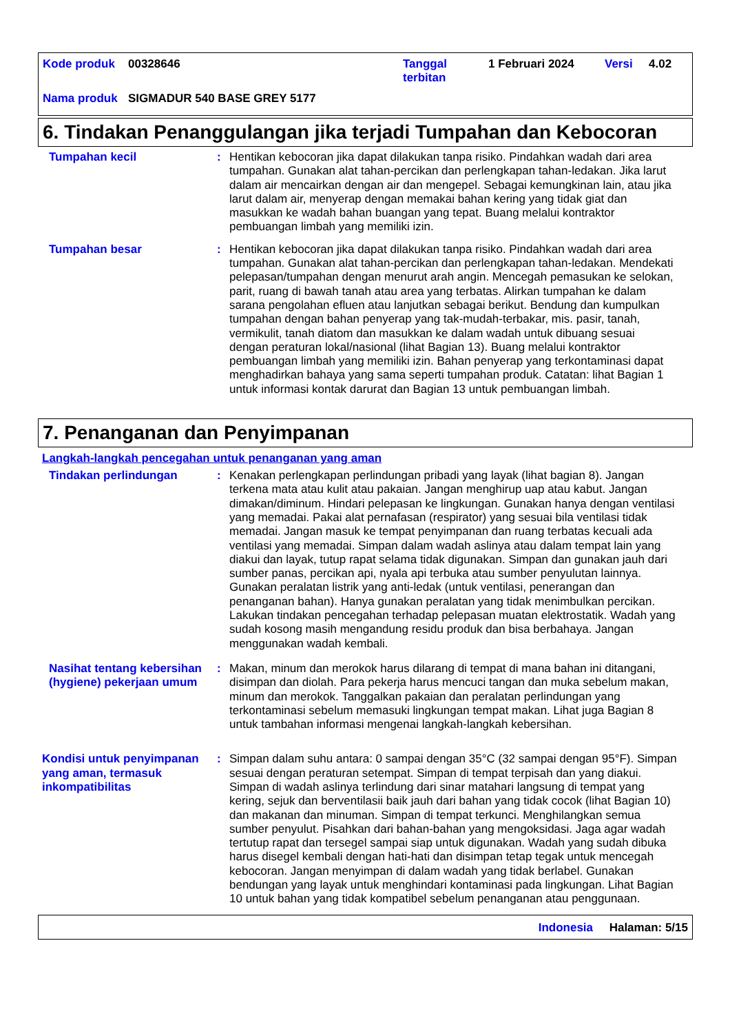| Kode produk | 00328646 | Tanggal terbitan | 1 Februari 2024 | Versi | 4.02 |
| Nama produk | SIGMADUR 540 BASE GREY 5177 | | | | |
6. Tindakan Penanggulangan jika terjadi Tumpahan dan Kebocoran
Tumpahan kecil : Hentikan kebocoran jika dapat dilakukan tanpa risiko. Pindahkan wadah dari area tumpahan. Gunakan alat tahan-percikan dan perlengkapan tahan-ledakan. Jika larut dalam air mencairkan dengan air dan mengepel. Sebagai kemungkinan lain, atau jika larut dalam air, menyerap dengan memakai bahan kering yang tidak giat dan masukkan ke wadah bahan buangan yang tepat. Buang melalui kontraktor pembuangan limbah yang memiliki izin.
Tumpahan besar : Hentikan kebocoran jika dapat dilakukan tanpa risiko. Pindahkan wadah dari area tumpahan. Gunakan alat tahan-percikan dan perlengkapan tahan-ledakan. Mendekati pelepasan/tumpahan dengan menurut arah angin. Mencegah pemasukan ke selokan, parit, ruang di bawah tanah atau area yang terbatas. Alirkan tumpahan ke dalam sarana pengolahan efluen atau lanjutkan sebagai berikut. Bendung dan kumpulkan tumpahan dengan bahan penyerap yang tak-mudah-terbakar, mis. pasir, tanah, vermikulit, tanah diatom dan masukkan ke dalam wadah untuk dibuang sesuai dengan peraturan lokal/nasional (lihat Bagian 13). Buang melalui kontraktor pembuangan limbah yang memiliki izin. Bahan penyerap yang terkontaminasi dapat menghadirkan bahaya yang sama seperti tumpahan produk. Catatan: lihat Bagian 1 untuk informasi kontak darurat dan Bagian 13 untuk pembuangan limbah.
7. Penanganan dan Penyimpanan
Langkah-langkah pencegahan untuk penanganan yang aman
Tindakan perlindungan : Kenakan perlengkapan perlindungan pribadi yang layak (lihat bagian 8). Jangan terkena mata atau kulit atau pakaian. Jangan menghirup uap atau kabut. Jangan dimakan/diminum. Hindari pelepasan ke lingkungan. Gunakan hanya dengan ventilasi yang memadai. Pakai alat pernafasan (respirator) yang sesuai bila ventilasi tidak memadai. Jangan masuk ke tempat penyimpanan dan ruang terbatas kecuali ada ventilasi yang memadai. Simpan dalam wadah aslinya atau dalam tempat lain yang diakui dan layak, tutup rapat selama tidak digunakan. Simpan dan gunakan jauh dari sumber panas, percikan api, nyala api terbuka atau sumber penyulutan lainnya. Gunakan peralatan listrik yang anti-ledak (untuk ventilasi, penerangan dan penanganan bahan). Hanya gunakan peralatan yang tidak menimbulkan percikan. Lakukan tindakan pencegahan terhadap pelepasan muatan elektrostatik. Wadah yang sudah kosong masih mengandung residu produk dan bisa berbahaya. Jangan menggunakan wadah kembali.
Nasihat tentang kebersihan (hygiene) pekerjaan umum
: Makan, minum dan merokok harus dilarang di tempat di mana bahan ini ditangani, disimpan dan diolah. Para pekerja harus mencuci tangan dan muka sebelum makan, minum dan merokok. Tanggalkan pakaian dan peralatan perlindungan yang terkontaminasi sebelum memasuki lingkungan tempat makan. Lihat juga Bagian 8 untuk tambahan informasi mengenai langkah-langkah kebersihan.
Kondisi untuk penyimpanan yang aman, termasuk inkompatibilitas
: Simpan dalam suhu antara: 0 sampai dengan 35°C (32 sampai dengan 95°F). Simpan sesuai dengan peraturan setempat. Simpan di tempat terpisah dan yang diakui. Simpan di wadah aslinya terlindung dari sinar matahari langsung di tempat yang kering, sejuk dan berventilasii baik jauh dari bahan yang tidak cocok (lihat Bagian 10) dan makanan dan minuman. Simpan di tempat terkunci. Menghilangkan semua sumber penyulut. Pisahkan dari bahan-bahan yang mengoksidasi. Jaga agar wadah tertutup rapat dan tersegel sampai siap untuk digunakan. Wadah yang sudah dibuka harus disegel kembali dengan hati-hati dan disimpan tetap tegak untuk mencegah kebocoran. Jangan menyimpan di dalam wadah yang tidak berlabel. Gunakan bendungan yang layak untuk menghindari kontaminasi pada lingkungan. Lihat Bagian 10 untuk bahan yang tidak kompatibel sebelum penanganan atau penggunaan.
Indonesia Halaman: 5/15